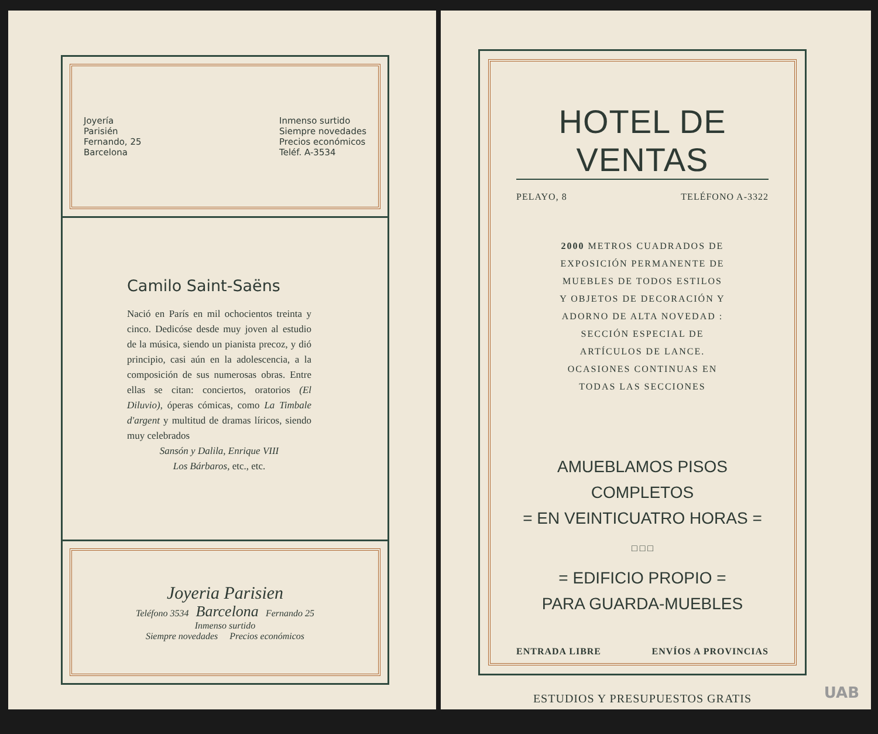Joyería
Parisién
Fernando, 25
Barcelona
Inmenso surtido
Siempre novedades
Precios económicos
Teléf. A-3534
Camilo Saint-Saëns
Nació en París en mil ochocientos treinta y cinco. Dedicóse desde muy joven al estudio de la música, siendo un pianista precoz, y dió principio, casi aún en la adolescencia, a la composición de sus numerosas obras. Entre ellas se citan: conciertos, oratorios (El Diluvio), óperas cómicas, como La Timbale d'argent y multitud de dramas líricos, siendo muy celebrados
Sansón y Dalila, Enrique VIII
Los Bárbaros, etc., etc.
Joyeria Parisien
Teléfono 3534 Barcelona Fernando 25
Inmenso surtido
Siempre novedades Precios económicos
HOTEL DE VENTAS
PELAYO, 8 TELÉFONO A-3322
2000 METROS CUADRADOS DE EXPOSICIÓN PERMANENTE DE MUEBLES DE TODOS ESTILOS Y OBJETOS DE DECORACIÓN Y ADORNO DE ALTA NOVEDAD : SECCIÓN ESPECIAL DE ARTÍCULOS DE LANCE. OCASIONES CONTINUAS EN TODAS LAS SECCIONES
AMUEBLAMOS PISOS COMPLETOS
= EN VEINTICUATRO HORAS =
□ □ □
= EDIFICIO PROPIO =
PARA GUARDA-MUEBLES
ENTRADA LIBRE ENVÍOS A PROVINCIAS
ESTUDIOS Y PRESUPUESTOS GRATIS
UAB